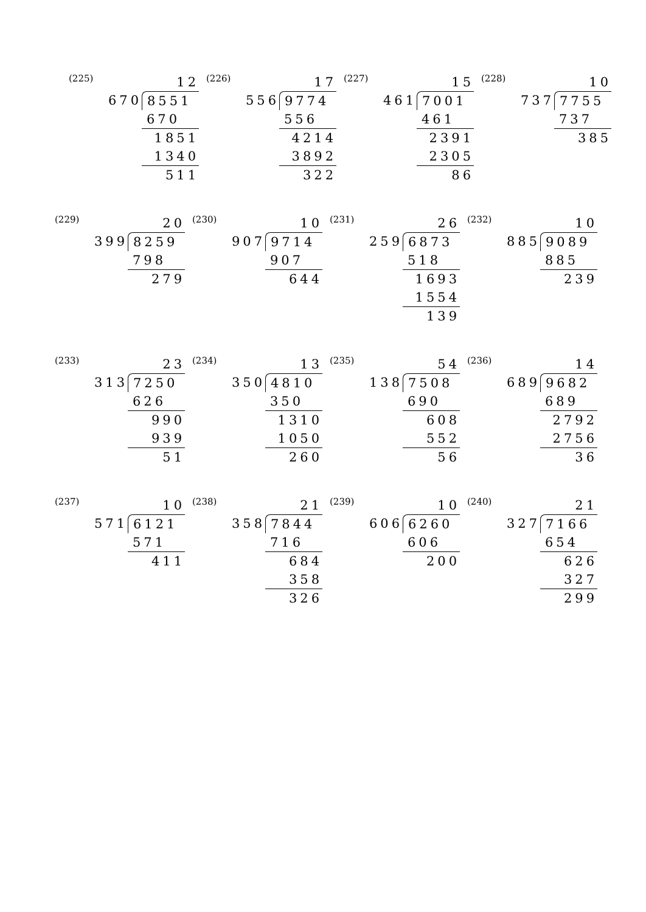(225)
12
670
8551
670
1851
1340
511
(226)
17
556
9774
556
4214
3892
322
(227)
15
461
7001
461
2391
2305
86
(228)
10
737
7755
737
385
(229)
20
399
8259
798
279
(230)
10
907
9714
907
644
(231)
26
259
6873
518
1693
1554
139
(232)
10
885
9089
885
239
(233)
23
313
7250
626
990
939
51
(234)
13
350
4810
350
1310
1050
260
(235)
54
138
7508
690
608
552
56
(236)
14
689
9682
689
2792
2756
36
(237)
10
571
6121
571
411
(238)
21
358
7844
716
684
358
326
(239)
10
606
6260
606
200
(240)
21
327
7166
654
626
327
299